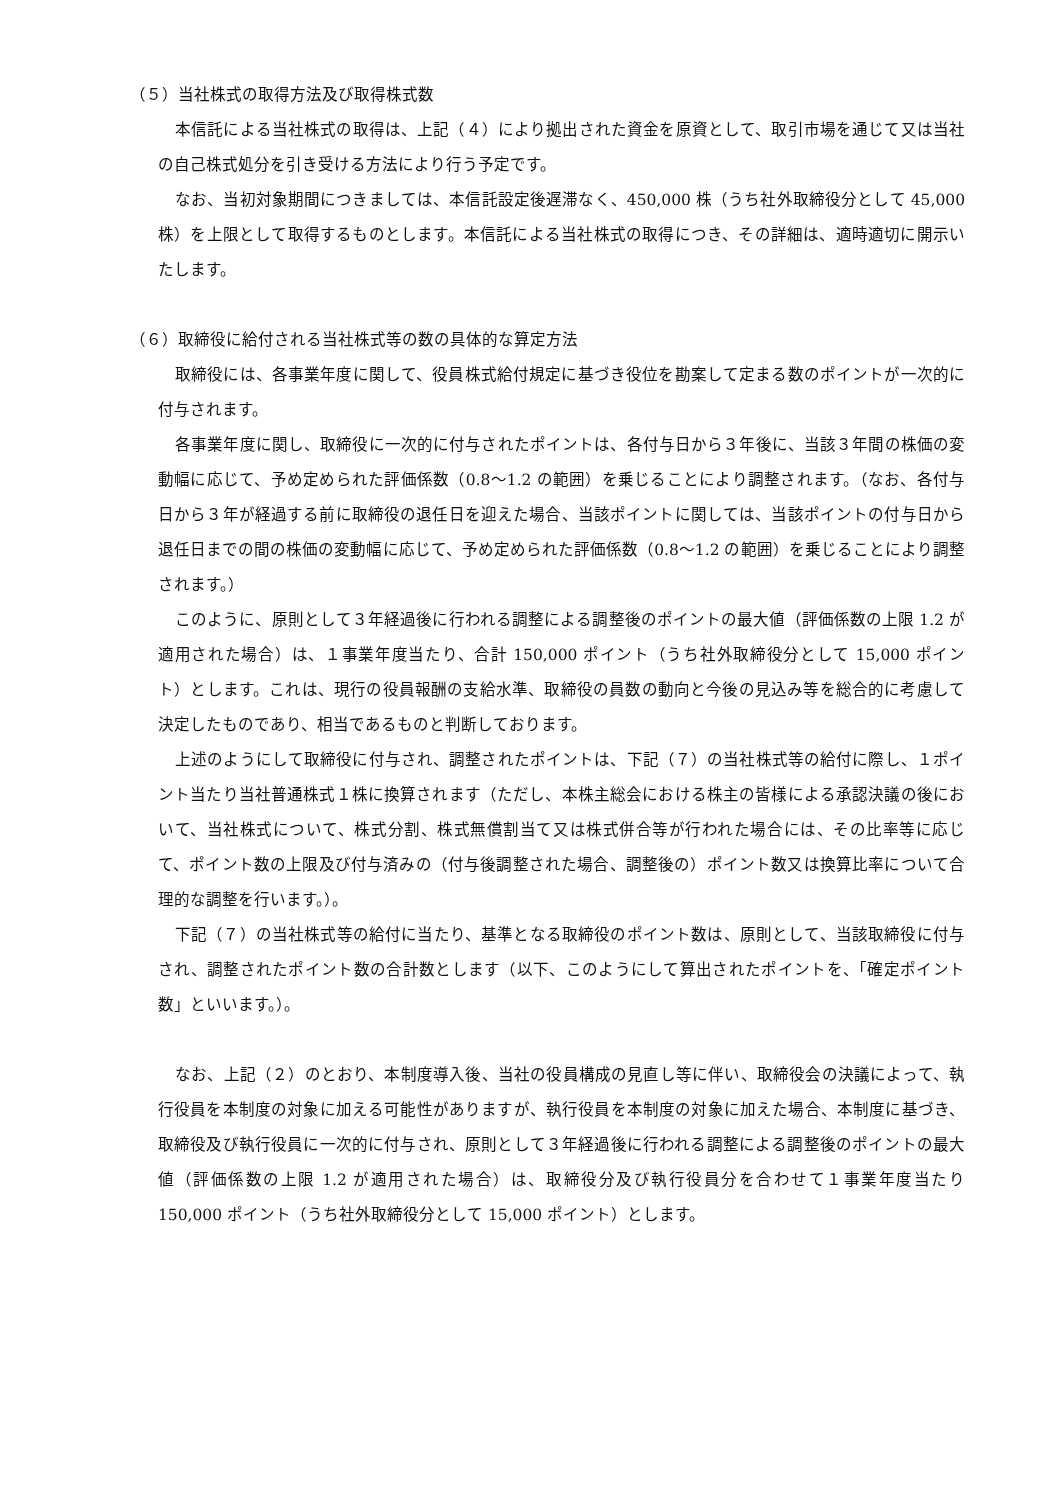（５）当社株式の取得方法及び取得株式数
本信託による当社株式の取得は、上記（４）により拠出された資金を原資として、取引市場を通じて又は当社の自己株式処分を引き受ける方法により行う予定です。
なお、当初対象期間につきましては、本信託設定後遅滞なく、450,000 株（うち社外取締役分として 45,000 株）を上限として取得するものとします。本信託による当社株式の取得につき、その詳細は、適時適切に開示いたします。
（６）取締役に給付される当社株式等の数の具体的な算定方法
取締役には、各事業年度に関して、役員株式給付規定に基づき役位を勘案して定まる数のポイントが一次的に付与されます。
各事業年度に関し、取締役に一次的に付与されたポイントは、各付与日から３年後に、当該３年間の株価の変動幅に応じて、予め定められた評価係数（0.8～1.2 の範囲）を乗じることにより調整されます。（なお、各付与日から３年が経過する前に取締役の退任日を迎えた場合、当該ポイントに関しては、当該ポイントの付与日から退任日までの間の株価の変動幅に応じて、予め定められた評価係数（0.8～1.2 の範囲）を乗じることにより調整されます。）
このように、原則として３年経過後に行われる調整による調整後のポイントの最大値（評価係数の上限 1.2 が適用された場合）は、１事業年度当たり、合計 150,000 ポイント（うち社外取締役分として 15,000 ポイント）とします。これは、現行の役員報酬の支給水準、取締役の員数の動向と今後の見込み等を総合的に考慮して決定したものであり、相当であるものと判断しております。
上述のようにして取締役に付与され、調整されたポイントは、下記（７）の当社株式等の給付に際し、１ポイント当たり当社普通株式１株に換算されます（ただし、本株主総会における株主の皆様による承認決議の後において、当社株式について、株式分割、株式無償割当て又は株式併合等が行われた場合には、その比率等に応じて、ポイント数の上限及び付与済みの（付与後調整された場合、調整後の）ポイント数又は換算比率について合理的な調整を行います。）。
下記（７）の当社株式等の給付に当たり、基準となる取締役のポイント数は、原則として、当該取締役に付与され、調整されたポイント数の合計数とします（以下、このようにして算出されたポイントを、「確定ポイント数」といいます。）。
なお、上記（２）のとおり、本制度導入後、当社の役員構成の見直し等に伴い、取締役会の決議によって、執行役員を本制度の対象に加える可能性がありますが、執行役員を本制度の対象に加えた場合、本制度に基づき、取締役及び執行役員に一次的に付与され、原則として３年経過後に行われる調整による調整後のポイントの最大値（評価係数の上限 1.2 が適用された場合）は、取締役分及び執行役員分を合わせて１事業年度当たり 150,000 ポイント（うち社外取締役分として 15,000 ポイント）とします。